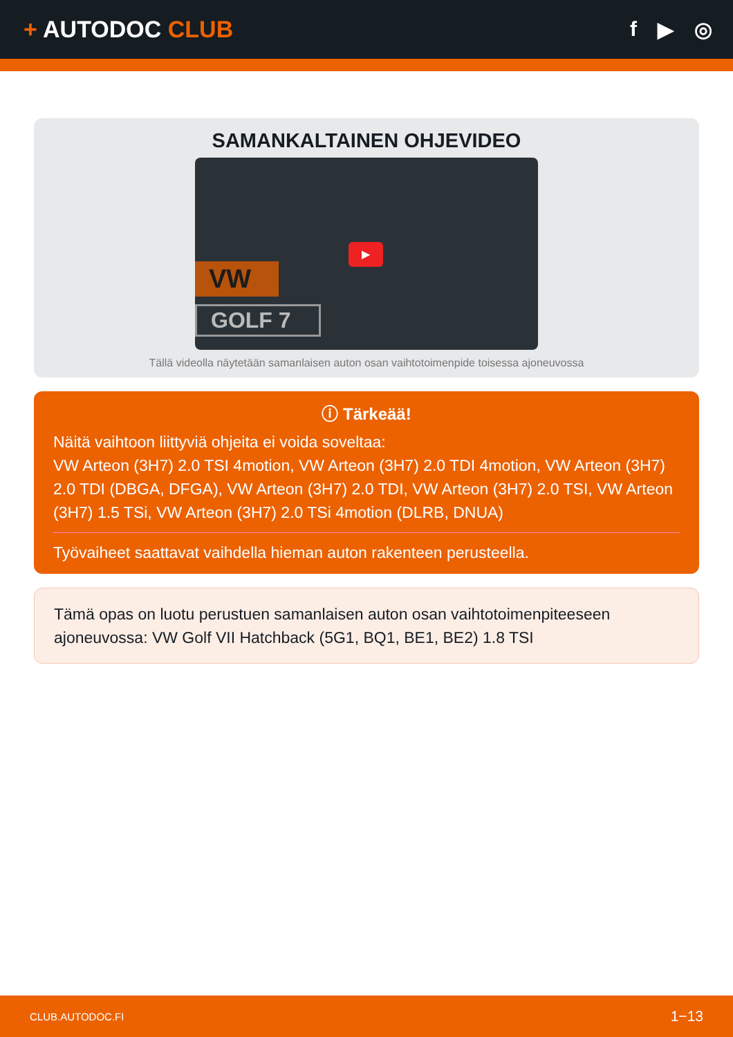+ AUTODOC CLUB f ▶ ◎
SAMANKALTAINEN OHJEVIDEO
VW
GOLF 7
▶
Tällä videolla näytetään samanlaisen auton osan vaihtotoimenpide toisessa ajoneuvossa
ⓘ Tärkeää!
Näitä vaihtoon liittyviä ohjeita ei voida soveltaa:
VW Arteon (3H7) 2.0 TSI 4motion, VW Arteon (3H7) 2.0 TDI 4motion, VW Arteon (3H7) 2.0 TDI (DBGA, DFGA), VW Arteon (3H7) 2.0 TDI, VW Arteon (3H7) 2.0 TSI, VW Arteon (3H7) 1.5 TSi, VW Arteon (3H7) 2.0 TSi 4motion (DLRB, DNUA)
Työvaiheet saattavat vaihdella hieman auton rakenteen perusteella.
Tämä opas on luotu perustuen samanlaisen auton osan vaihtotoimenpiteeseen ajoneuvossa: VW Golf VII Hatchback (5G1, BQ1, BE1, BE2) 1.8 TSI
CLUB.AUTODOC.FI 1−13